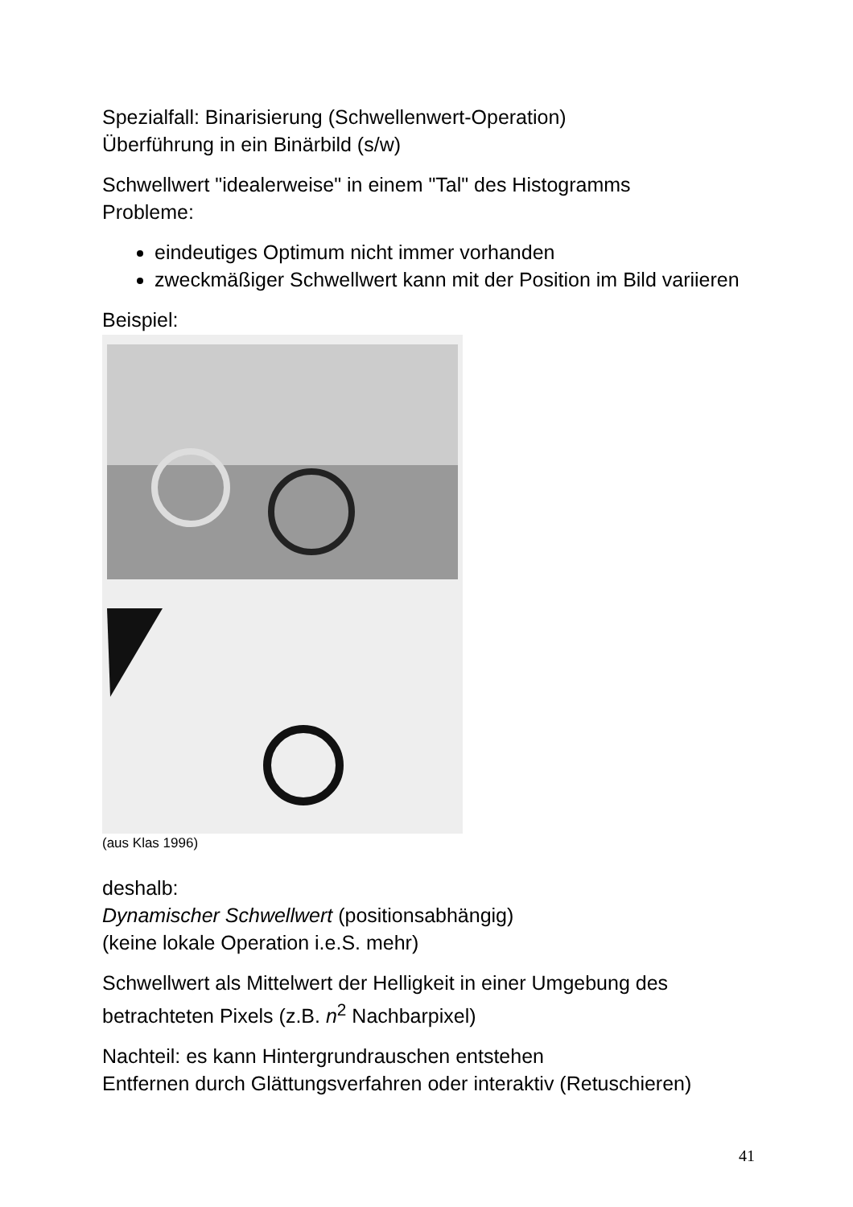Spezialfall: Binarisierung (Schwellenwert-Operation)
Überführung in ein Binärbild (s/w)
Schwellwert "idealerweise" in einem "Tal" des Histogramms
Probleme:
eindeutiges Optimum nicht immer vorhanden
zweckmäßiger Schwellwert kann mit der Position im Bild variieren
Beispiel:
(aus Klas 1996)
deshalb:
Dynamischer Schwellwert (positionsabhängig)
(keine lokale Operation i.e.S. mehr)
Schwellwert als Mittelwert der Helligkeit in einer Umgebung des betrachteten Pixels (z.B. n<sup>2</sup> Nachbarpixel)
Nachteil: es kann Hintergrundrauschen entstehen
Entfernen durch Glättungsverfahren oder interaktiv (Retuschieren)
41